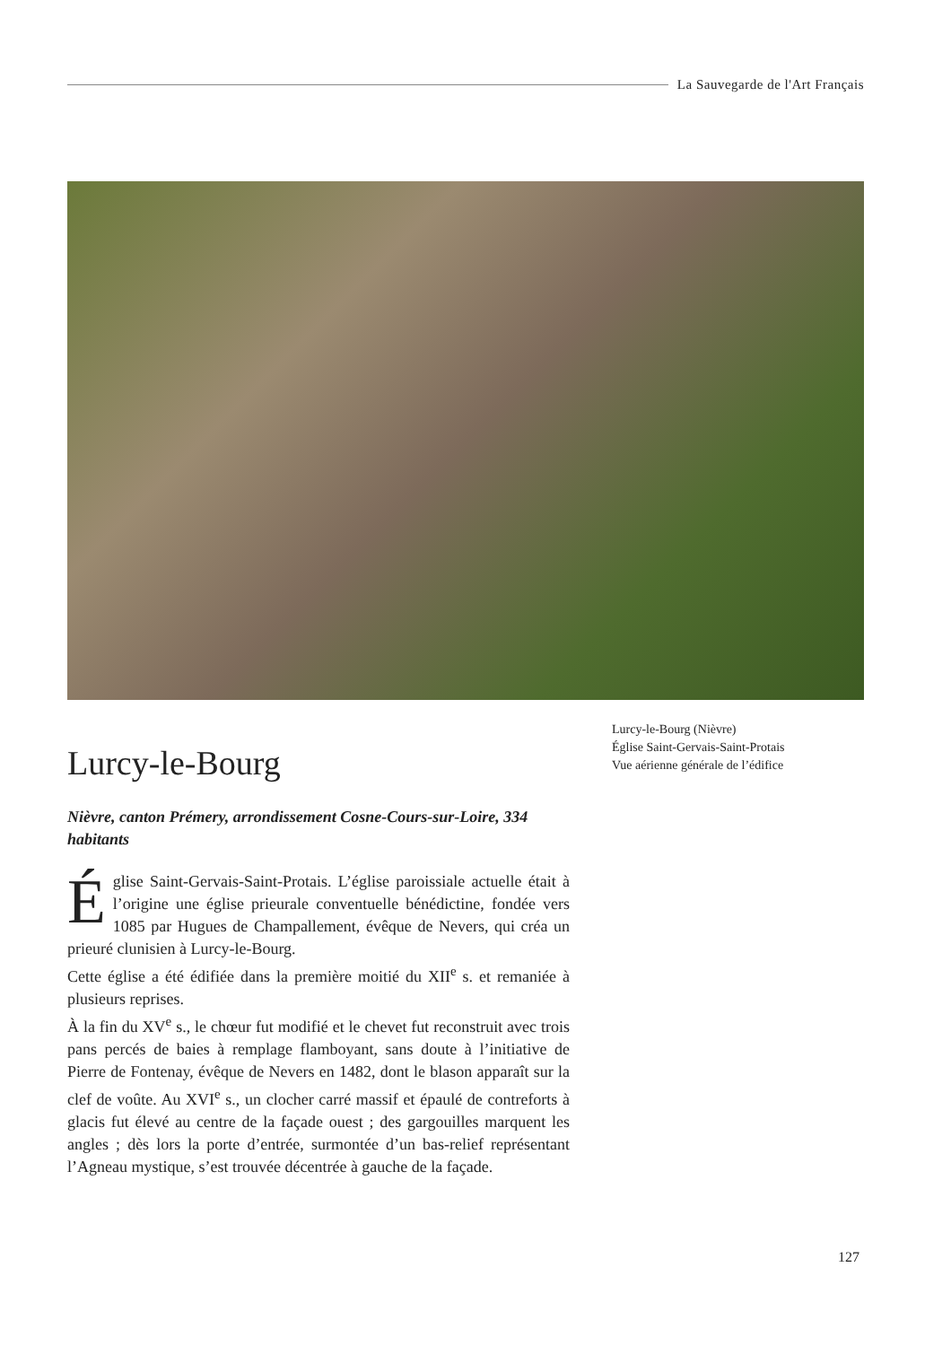La Sauvegarde de l'Art Français
Lurcy-le-Bourg
Nièvre, canton Prémery, arrondissement Cosne-Cours-sur-Loire, 334 habitants
Église Saint-Gervais-Saint-Protais. L’église paroissiale actuelle était à l’origine une église prieurale conventuelle bénédictine, fondée vers 1085 par Hugues de Champallement, évêque de Nevers, qui créa un prieuré clunisien à Lurcy-le-Bourg.
Cette église a été édifiée dans la première moitié du XII<sup>e</sup> s. et remaniée à plusieurs reprises.
À la fin du XV<sup>e</sup> s., le chœur fut modifié et le chevet fut reconstruit avec trois pans percés de baies à remplage flamboyant, sans doute à l’initiative de Pierre de Fontenay, évêque de Nevers en 1482, dont le blason apparaît sur la clef de voûte. Au XVI<sup>e</sup> s., un clocher carré massif et épaulé de contreforts à glacis fut élevé au centre de la façade ouest ; des gargouilles marquent les angles ; dès lors la porte d’entrée, surmontée d’un bas-relief représentant l’Agneau mystique, s’est trouvée décentrée à gauche de la façade.
Lurcy-le-Bourg (Nièvre)
Église Saint-Gervais-Saint-Protais
Vue aérienne générale de l’édifice
127